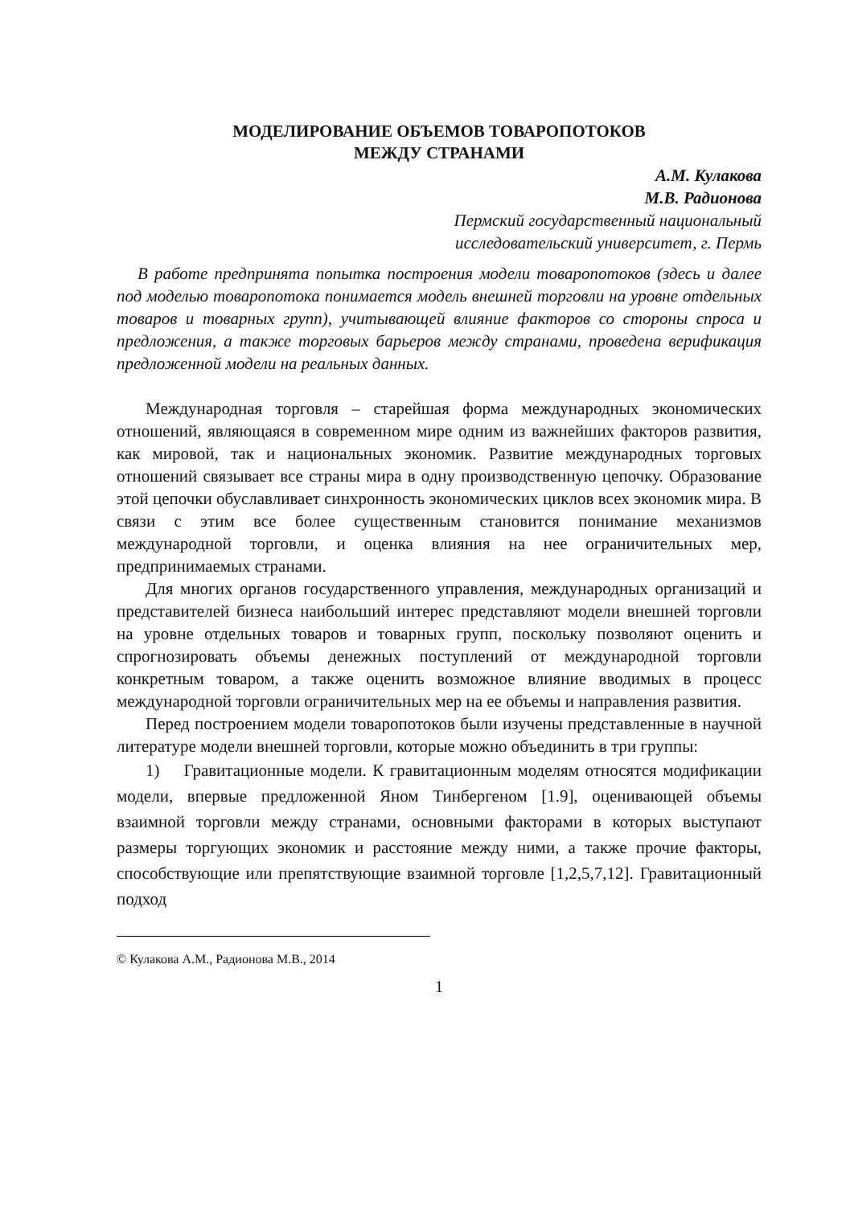МОДЕЛИРОВАНИЕ ОБЪЕМОВ ТОВАРОПОТОКОВ
МЕЖДУ СТРАНАМИ
А.М. Кулакова
М.В. Радионова
Пермский государственный национальный
исследовательский университет, г. Пермь
В работе предпринята попытка построения модели товаропотоков (здесь и далее под моделью товаропотока понимается модель внешней торговли на уровне отдельных товаров и товарных групп), учитывающей влияние факторов со стороны спроса и предложения, а также торговых барьеров между странами, проведена верификация предложенной модели на реальных данных.
Международная торговля – старейшая форма международных экономических отношений, являющаяся в современном мире одним из важнейших факторов развития, как мировой, так и национальных экономик. Развитие международных торговых отношений связывает все страны мира в одну производственную цепочку. Образование этой цепочки обуславливает синхронность экономических циклов всех экономик мира. В связи с этим все более существенным становится понимание механизмов международной торговли, и оценка влияния на нее ограничительных мер, предпринимаемых странами.
Для многих органов государственного управления, международных организаций и представителей бизнеса наибольший интерес представляют модели внешней торговли на уровне отдельных товаров и товарных групп, поскольку позволяют оценить и спрогнозировать объемы денежных поступлений от международной торговли конкретным товаром, а также оценить возможное влияние вводимых в процесс международной торговли ограничительных мер на ее объемы и направления развития.
Перед построением модели товаропотоков были изучены представленные в научной литературе модели внешней торговли, которые можно объединить в три группы:
1) Гравитационные модели. К гравитационным моделям относятся модификации модели, впервые предложенной Яном Тинбергеном [1.9], оценивающей объемы взаимной торговли между странами, основными факторами в которых выступают размеры торгующих экономик и расстояние между ними, а также прочие факторы, способствующие или препятствующие взаимной торговле [1,2,5,7,12]. Гравитационный подход
© Кулакова А.М., Радионова М.В., 2014
1